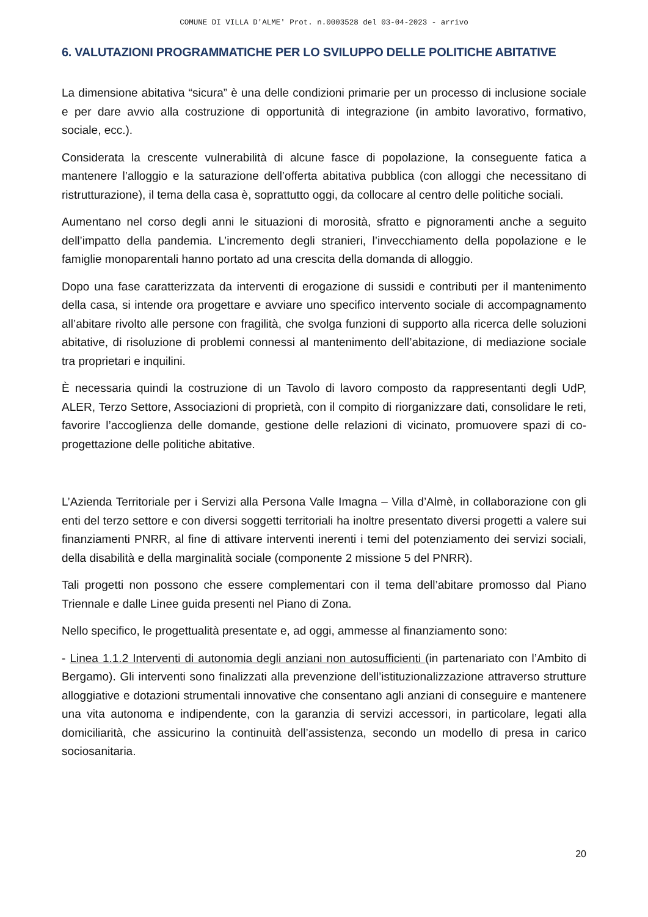COMUNE DI VILLA D'ALME' Prot. n.0003528 del 03-04-2023 - arrivo
6. VALUTAZIONI PROGRAMMATICHE PER LO SVILUPPO DELLE POLITICHE ABITATIVE
La dimensione abitativa “sicura” è una delle condizioni primarie per un processo di inclusione sociale e per dare avvio alla costruzione di opportunità di integrazione (in ambito lavorativo, formativo, sociale, ecc.).
Considerata la crescente vulnerabilità di alcune fasce di popolazione, la conseguente fatica a mantenere l’alloggio e la saturazione dell’offerta abitativa pubblica (con alloggi che necessitano di ristrutturazione), il tema della casa è, soprattutto oggi, da collocare al centro delle politiche sociali.
Aumentano nel corso degli anni le situazioni di morosità, sfratto e pignoramenti anche a seguito dell’impatto della pandemia. L’incremento degli stranieri, l’invecchiamento della popolazione e le famiglie monoparentali hanno portato ad una crescita della domanda di alloggio.
Dopo una fase caratterizzata da interventi di erogazione di sussidi e contributi per il mantenimento della casa, si intende ora progettare e avviare uno specifico intervento sociale di accompagnamento all’abitare rivolto alle persone con fragilità, che svolga funzioni di supporto alla ricerca delle soluzioni abitative, di risoluzione di problemi connessi al mantenimento dell’abitazione, di mediazione sociale tra proprietari e inquilini.
È necessaria quindi la costruzione di un Tavolo di lavoro composto da rappresentanti degli UdP, ALER, Terzo Settore, Associazioni di proprietà, con il compito di riorganizzare dati, consolidare le reti, favorire l’accoglienza delle domande, gestione delle relazioni di vicinato, promuovere spazi di co-progettazione delle politiche abitative.
L’Azienda Territoriale per i Servizi alla Persona Valle Imagna – Villa d’Almè, in collaborazione con gli enti del terzo settore e con diversi soggetti territoriali ha inoltre presentato diversi progetti a valere sui finanziamenti PNRR, al fine di attivare interventi inerenti i temi del potenziamento dei servizi sociali, della disabilità e della marginalità sociale (componente 2 missione 5 del PNRR).
Tali progetti non possono che essere complementari con il tema dell’abitare promosso dal Piano Triennale e dalle Linee guida presenti nel Piano di Zona.
Nello specifico, le progettualità presentate e, ad oggi, ammesse al finanziamento sono:
- Linea 1.1.2 Interventi di autonomia degli anziani non autosufficienti (in partenariato con l’Ambito di Bergamo). Gli interventi sono finalizzati alla prevenzione dell’istituzionalizzazione attraverso strutture alloggiative e dotazioni strumentali innovative che consentano agli anziani di conseguire e mantenere una vita autonoma e indipendente, con la garanzia di servizi accessori, in particolare, legati alla domiciliarità, che assicurino la continuità dell’assistenza, secondo un modello di presa in carico sociosanitaria.
20